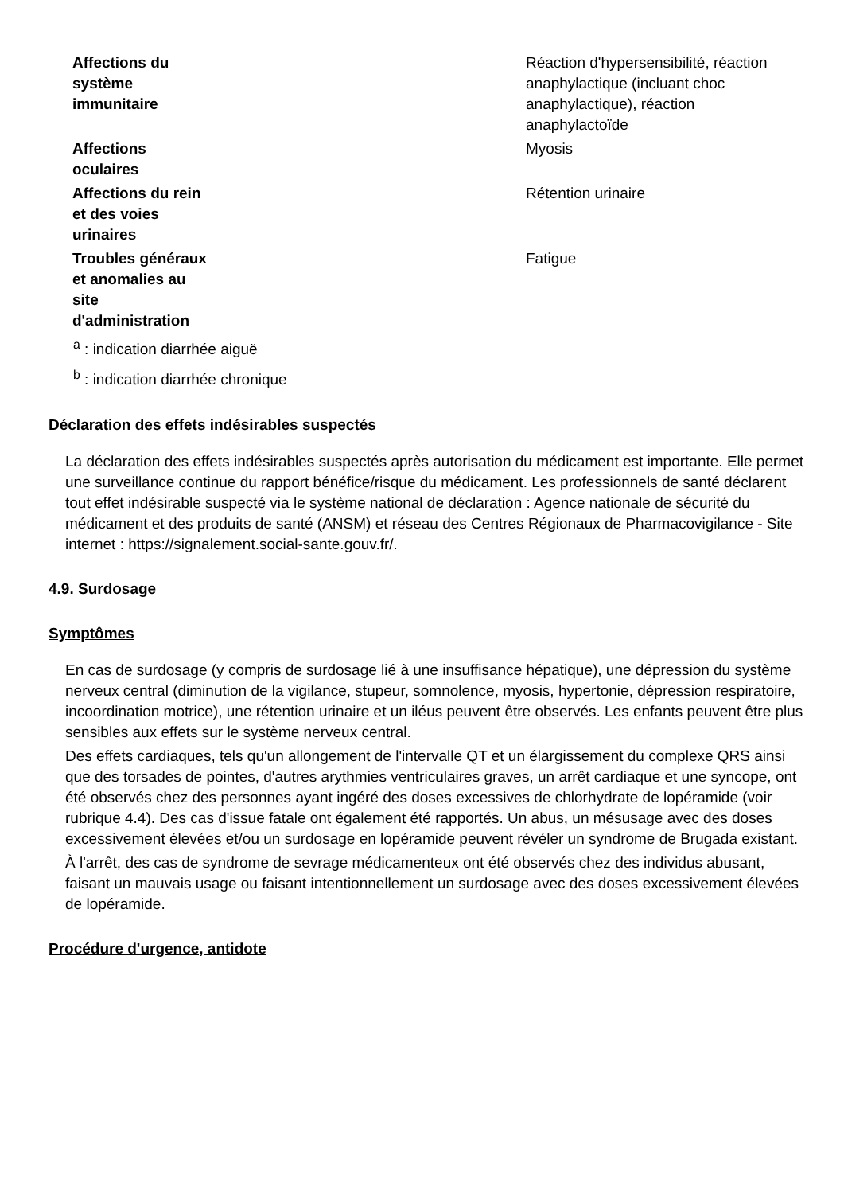| Affections du système immunitaire | | Réaction d'hypersensibilité, réaction anaphylactique (incluant choc anaphylactique), réaction anaphylactoïde |
| Affections oculaires | | Myosis |
| Affections du rein et des voies urinaires | | Rétention urinaire |
| Troubles généraux et anomalies au site d'administration | | Fatigue |
<sup>a</sup> : indication diarrhée aiguë
<sup>b</sup> : indication diarrhée chronique
Déclaration des effets indésirables suspectés
La déclaration des effets indésirables suspectés après autorisation du médicament est importante. Elle permet une surveillance continue du rapport bénéfice/risque du médicament. Les professionnels de santé déclarent tout effet indésirable suspecté via le système national de déclaration : Agence nationale de sécurité du médicament et des produits de santé (ANSM) et réseau des Centres Régionaux de Pharmacovigilance - Site internet : https://signalement.social-sante.gouv.fr/.
4.9. Surdosage
Symptômes
En cas de surdosage (y compris de surdosage lié à une insuffisance hépatique), une dépression du système nerveux central (diminution de la vigilance, stupeur, somnolence, myosis, hypertonie, dépression respiratoire, incoordination motrice), une rétention urinaire et un iléus peuvent être observés. Les enfants peuvent être plus sensibles aux effets sur le système nerveux central.
Des effets cardiaques, tels qu'un allongement de l'intervalle QT et un élargissement du complexe QRS ainsi que des torsades de pointes, d'autres arythmies ventriculaires graves, un arrêt cardiaque et une syncope, ont été observés chez des personnes ayant ingéré des doses excessives de chlorhydrate de lopéramide (voir rubrique 4.4). Des cas d'issue fatale ont également été rapportés. Un abus, un mésusage avec des doses excessivement élevées et/ou un surdosage en lopéramide peuvent révéler un syndrome de Brugada existant.
À l'arrêt, des cas de syndrome de sevrage médicamenteux ont été observés chez des individus abusant, faisant un mauvais usage ou faisant intentionnellement un surdosage avec des doses excessivement élevées de lopéramide.
Procédure d'urgence, antidote